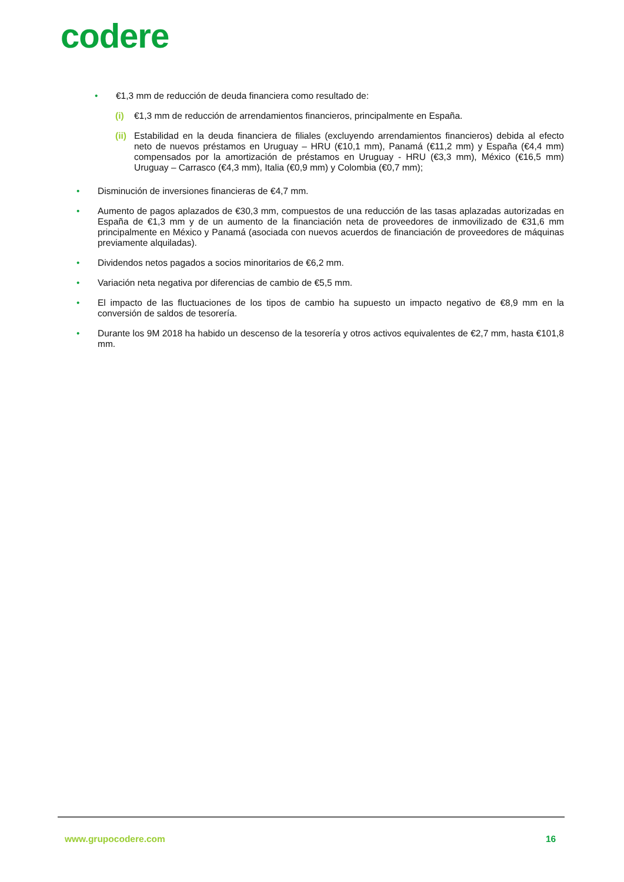codere
• €1,3 mm de reducción de deuda financiera como resultado de:
(i) €1,3 mm de reducción de arrendamientos financieros, principalmente en España.
(ii) Estabilidad en la deuda financiera de filiales (excluyendo arrendamientos financieros) debida al efecto neto de nuevos préstamos en Uruguay – HRU (€10,1 mm), Panamá (€11,2 mm) y España (€4,4 mm) compensados por la amortización de préstamos en Uruguay - HRU (€3,3 mm), México (€16,5 mm) Uruguay – Carrasco (€4,3 mm), Italia (€0,9 mm) y Colombia (€0,7 mm);
• Disminución de inversiones financieras de €4,7 mm.
• Aumento de pagos aplazados de €30,3 mm, compuestos de una reducción de las tasas aplazadas autorizadas en España de €1,3 mm y de un aumento de la financiación neta de proveedores de inmovilizado de €31,6 mm principalmente en México y Panamá (asociada con nuevos acuerdos de financiación de proveedores de máquinas previamente alquiladas).
• Dividendos netos pagados a socios minoritarios de €6,2 mm.
• Variación neta negativa por diferencias de cambio de €5,5 mm.
• El impacto de las fluctuaciones de los tipos de cambio ha supuesto un impacto negativo de €8,9 mm en la conversión de saldos de tesorería.
• Durante los 9M 2018 ha habido un descenso de la tesorería y otros activos equivalentes de €2,7 mm, hasta €101,8 mm.
www.grupocodere.com 16